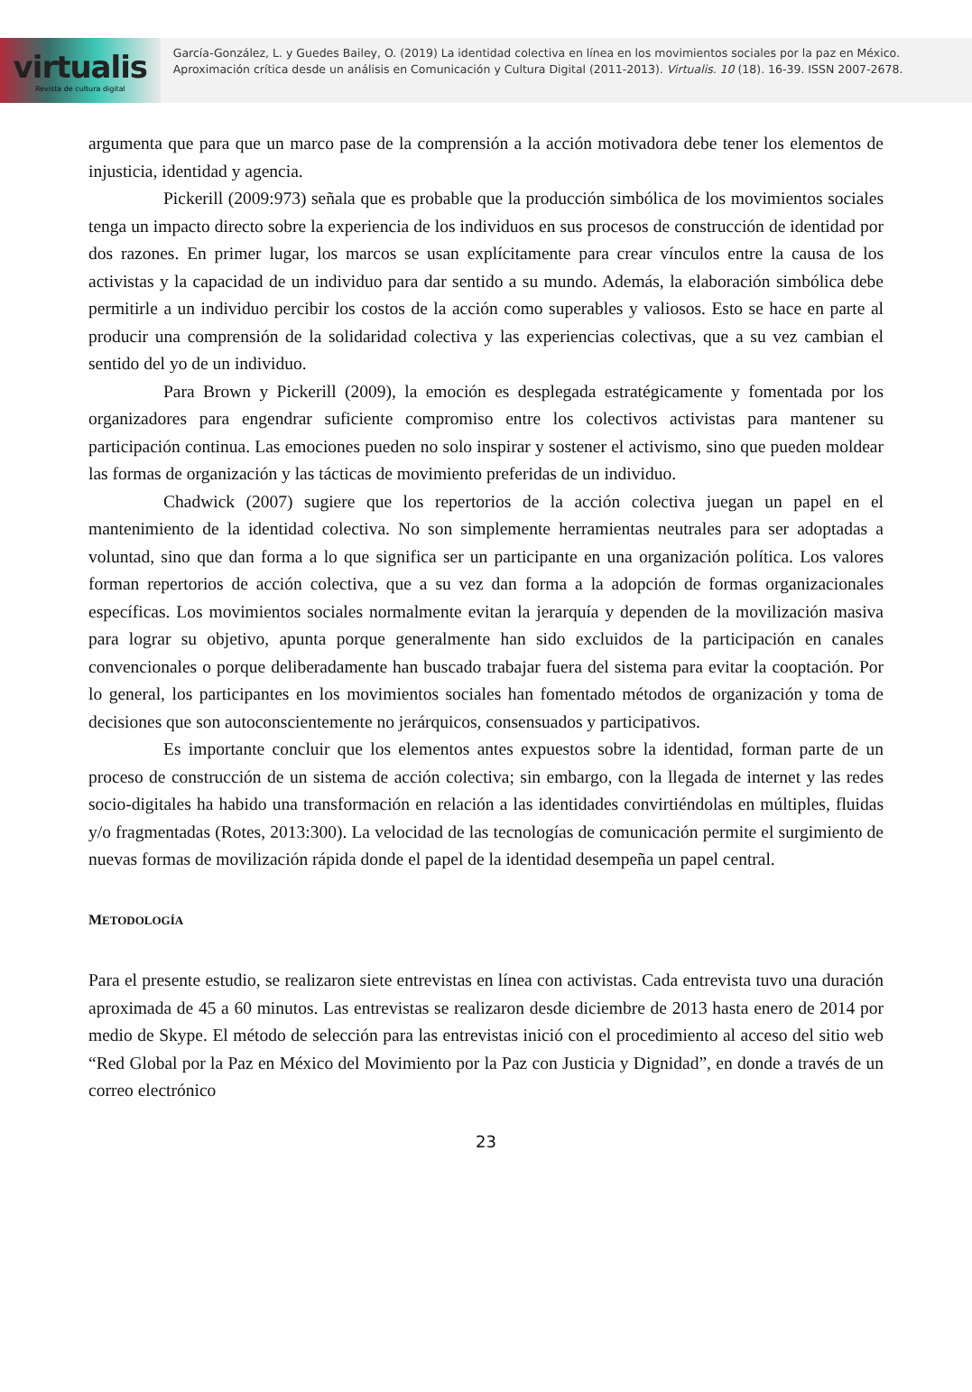virtualis
Revista de cultura digital
García-González, L. y Guedes Bailey, O. (2019) La identidad colectiva en línea en los movimientos sociales por la paz en México. Aproximación crítica desde un análisis en Comunicación y Cultura Digital (2011-2013). Virtualis. 10 (18). 16-39. ISSN 2007-2678.
argumenta que para que un marco pase de la comprensión a la acción motivadora debe tener los elementos de injusticia, identidad y agencia.
Pickerill (2009:973) señala que es probable que la producción simbólica de los movimientos sociales tenga un impacto directo sobre la experiencia de los individuos en sus procesos de construcción de identidad por dos razones. En primer lugar, los marcos se usan explícitamente para crear vínculos entre la causa de los activistas y la capacidad de un individuo para dar sentido a su mundo. Además, la elaboración simbólica debe permitirle a un individuo percibir los costos de la acción como superables y valiosos. Esto se hace en parte al producir una comprensión de la solidaridad colectiva y las experiencias colectivas, que a su vez cambian el sentido del yo de un individuo.
Para Brown y Pickerill (2009), la emoción es desplegada estratégicamente y fomentada por los organizadores para engendrar suficiente compromiso entre los colectivos activistas para mantener su participación continua. Las emociones pueden no solo inspirar y sostener el activismo, sino que pueden moldear las formas de organización y las tácticas de movimiento preferidas de un individuo.
Chadwick (2007) sugiere que los repertorios de la acción colectiva juegan un papel en el mantenimiento de la identidad colectiva. No son simplemente herramientas neutrales para ser adoptadas a voluntad, sino que dan forma a lo que significa ser un participante en una organización política. Los valores forman repertorios de acción colectiva, que a su vez dan forma a la adopción de formas organizacionales específicas. Los movimientos sociales normalmente evitan la jerarquía y dependen de la movilización masiva para lograr su objetivo, apunta porque generalmente han sido excluidos de la participación en canales convencionales o porque deliberadamente han buscado trabajar fuera del sistema para evitar la cooptación. Por lo general, los participantes en los movimientos sociales han fomentado métodos de organización y toma de decisiones que son autoconscientemente no jerárquicos, consensuados y participativos.
Es importante concluir que los elementos antes expuestos sobre la identidad, forman parte de un proceso de construcción de un sistema de acción colectiva; sin embargo, con la llegada de internet y las redes socio-digitales ha habido una transformación en relación a las identidades convirtiéndolas en múltiples, fluidas y/o fragmentadas (Rotes, 2013:300). La velocidad de las tecnologías de comunicación permite el surgimiento de nuevas formas de movilización rápida donde el papel de la identidad desempeña un papel central.
METODOLOGÍA
Para el presente estudio, se realizaron siete entrevistas en línea con activistas. Cada entrevista tuvo una duración aproximada de 45 a 60 minutos. Las entrevistas se realizaron desde diciembre de 2013 hasta enero de 2014 por medio de Skype. El método de selección para las entrevistas inició con el procedimiento al acceso del sitio web “Red Global por la Paz en México del Movimiento por la Paz con Justicia y Dignidad”, en donde a través de un correo electrónico
23